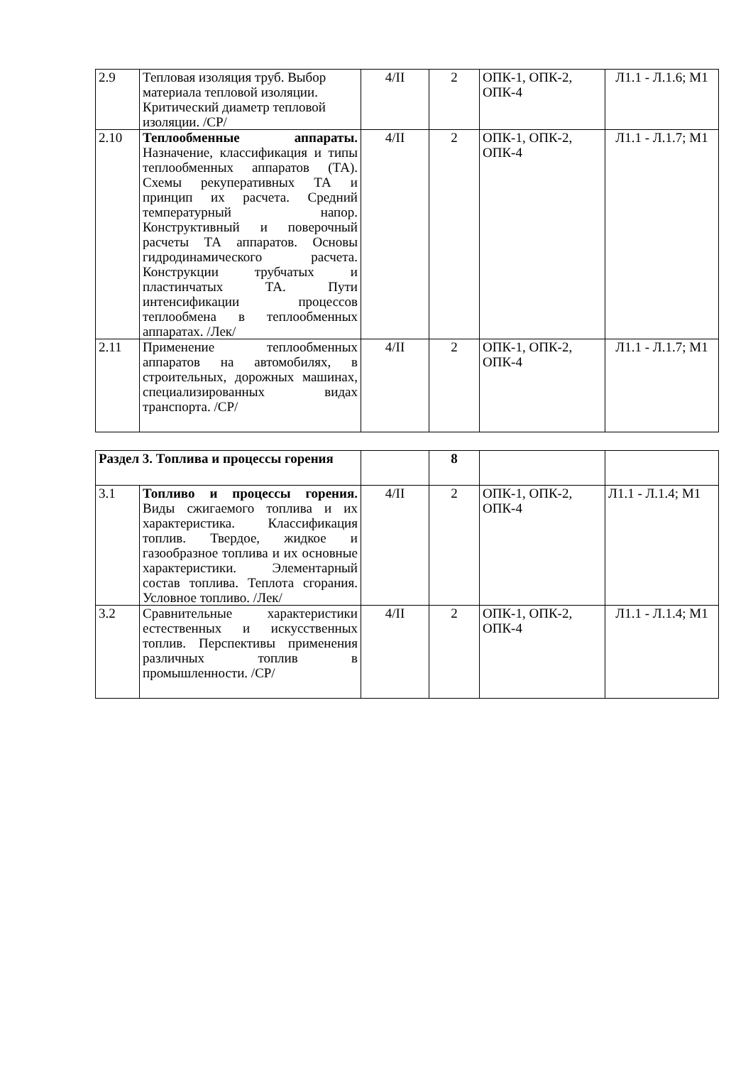| 2.9 | Тепловая изоляция труб. Выбор материала тепловой изоляции. Критический диаметр тепловой изоляции. /СР/ | 4/II | 2 | ОПК-1, ОПК-2, ОПК-4 | Л1.1 - Л.1.6; М1 |
| 2.10 | Теплообменные аппараты. Назначение, классификация и типы теплообменных аппаратов (ТА). Схемы рекуперативных ТА и принцип их расчета. Средний температурный напор. Конструктивный и поверочный расчеты ТА аппаратов. Основы гидродинамического расчета. Конструкции трубчатых и пластинчатых ТА. Пути интенсификации процессов теплообмена в теплообменных аппаратах. /Лек/ | 4/II | 2 | ОПК-1, ОПК-2, ОПК-4 | Л1.1 - Л.1.7; М1 |
| 2.11 | Применение теплообменных аппаратов на автомобилях, в строительных, дорожных машинах, специализированных видах транспорта. /СР/ | 4/II | 2 | ОПК-1, ОПК-2, ОПК-4 | Л1.1 - Л.1.7; М1 |
| Раздел 3. Топлива и процессы горения | | | 8 | | |
| 3.1 | Топливо и процессы горения. Виды сжигаемого топлива и их характеристика. Классификация топлив. Твердое, жидкое и газообразное топлива и их основные характеристики. Элементарный состав топлива. Теплота сгорания. Условное топливо. /Лек/ | 4/II | 2 | ОПК-1, ОПК-2, ОПК-4 | Л1.1 - Л.1.4; М1 |
| 3.2 | Сравнительные характеристики естественных и искусственных топлив. Перспективы применения различных топлив в промышленности. /СР/ | 4/II | 2 | ОПК-1, ОПК-2, ОПК-4 | Л1.1 - Л.1.4; М1 |